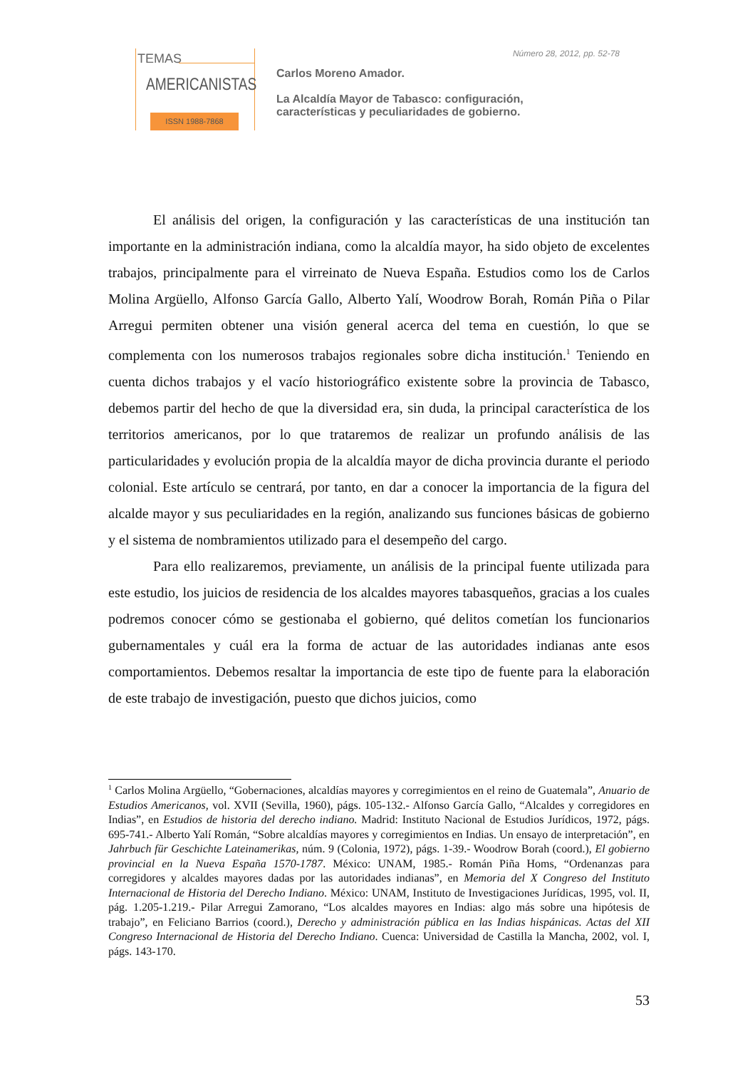TEMAS
AMERICANISTAS
ISSN 1988-7868
Número 28, 2012, pp. 52-78
Carlos Moreno Amador.
La Alcaldía Mayor de Tabasco: configuración,
características y peculiaridades de gobierno.
El análisis del origen, la configuración y las características de una institución tan importante en la administración indiana, como la alcaldía mayor, ha sido objeto de excelentes trabajos, principalmente para el virreinato de Nueva España. Estudios como los de Carlos Molina Argüello, Alfonso García Gallo, Alberto Yalí, Woodrow Borah, Román Piña o Pilar Arregui permiten obtener una visión general acerca del tema en cuestión, lo que se complementa con los numerosos trabajos regionales sobre dicha institución.<sup>1</sup> Teniendo en cuenta dichos trabajos y el vacío historiográfico existente sobre la provincia de Tabasco, debemos partir del hecho de que la diversidad era, sin duda, la principal característica de los territorios americanos, por lo que trataremos de realizar un profundo análisis de las particularidades y evolución propia de la alcaldía mayor de dicha provincia durante el periodo colonial. Este artículo se centrará, por tanto, en dar a conocer la importancia de la figura del alcalde mayor y sus peculiaridades en la región, analizando sus funciones básicas de gobierno y el sistema de nombramientos utilizado para el desempeño del cargo.
Para ello realizaremos, previamente, un análisis de la principal fuente utilizada para este estudio, los juicios de residencia de los alcaldes mayores tabasqueños, gracias a los cuales podremos conocer cómo se gestionaba el gobierno, qué delitos cometían los funcionarios gubernamentales y cuál era la forma de actuar de las autoridades indianas ante esos comportamientos. Debemos resaltar la importancia de este tipo de fuente para la elaboración de este trabajo de investigación, puesto que dichos juicios, como
<sup>1</sup> Carlos Molina Argüello, “Gobernaciones, alcaldías mayores y corregimientos en el reino de Guatemala”, Anuario de Estudios Americanos, vol. XVII (Sevilla, 1960), págs. 105-132.- Alfonso García Gallo, “Alcaldes y corregidores en Indias”, en Estudios de historia del derecho indiano. Madrid: Instituto Nacional de Estudios Jurídicos, 1972, págs. 695-741.- Alberto Yalí Román, “Sobre alcaldías mayores y corregimientos en Indias. Un ensayo de interpretación”, en Jahrbuch für Geschichte Lateinamerikas, núm. 9 (Colonia, 1972), págs. 1-39.- Woodrow Borah (coord.), El gobierno provincial en la Nueva España 1570-1787. México: UNAM, 1985.- Román Piña Homs, “Ordenanzas para corregidores y alcaldes mayores dadas por las autoridades indianas”, en Memoria del X Congreso del Instituto Internacional de Historia del Derecho Indiano. México: UNAM, Instituto de Investigaciones Jurídicas, 1995, vol. II, pág. 1.205-1.219.- Pilar Arregui Zamorano, “Los alcaldes mayores en Indias: algo más sobre una hipótesis de trabajo”, en Feliciano Barrios (coord.), Derecho y administración pública en las Indias hispánicas. Actas del XII Congreso Internacional de Historia del Derecho Indiano. Cuenca: Universidad de Castilla la Mancha, 2002, vol. I, págs. 143-170.
53